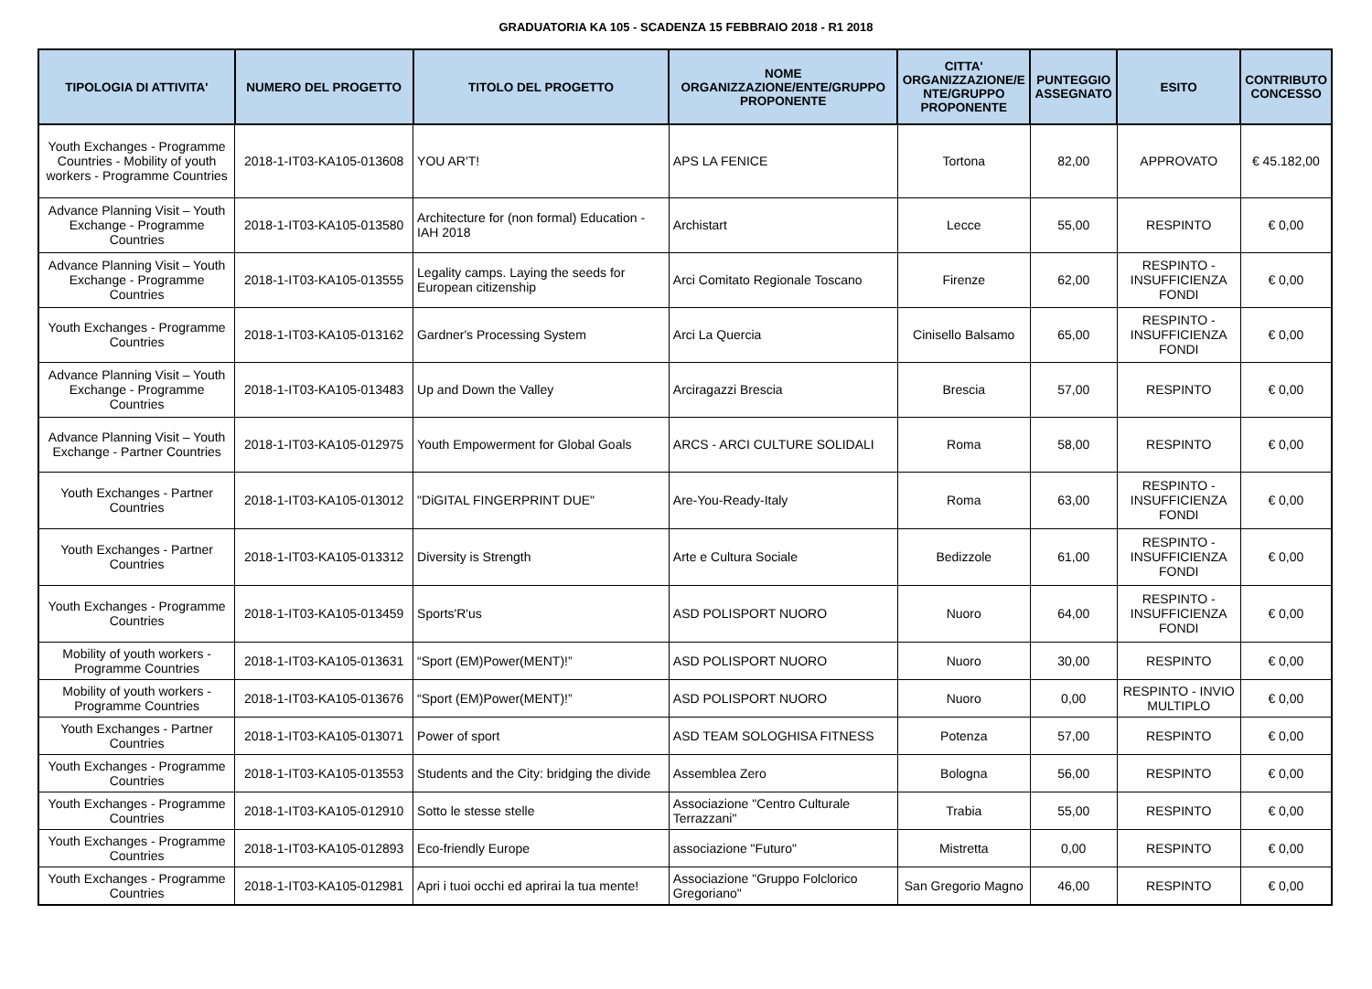GRADUATORIA KA 105 - SCADENZA 15 FEBBRAIO 2018 - R1 2018
| TIPOLOGIA DI ATTIVITA' | NUMERO DEL PROGETTO | TITOLO DEL PROGETTO | NOME ORGANIZZAZIONE/ENTE/GRUPPO PROPONENTE | CITTA' ORGANIZZAZIONE/E NTE/GRUPPO PROPONENTE | PUNTEGGIO ASSEGNATO | ESITO | CONTRIBUTO CONCESSO |
| --- | --- | --- | --- | --- | --- | --- | --- |
| Youth Exchanges - Programme Countries - Mobility of youth workers - Programme Countries | 2018-1-IT03-KA105-013608 | YOU AR'T! | APS LA FENICE | Tortona | 82,00 | APPROVATO | € 45.182,00 |
| Advance Planning Visit – Youth Exchange - Programme Countries | 2018-1-IT03-KA105-013580 | Architecture for (non formal) Education - IAH 2018 | Archistart | Lecce | 55,00 | RESPINTO | € 0,00 |
| Advance Planning Visit – Youth Exchange - Programme Countries | 2018-1-IT03-KA105-013555 | Legality camps. Laying the seeds for European citizenship | Arci Comitato Regionale Toscano | Firenze | 62,00 | RESPINTO - INSUFFICIENZA FONDI | € 0,00 |
| Youth Exchanges - Programme Countries | 2018-1-IT03-KA105-013162 | Gardner's Processing System | Arci La Quercia | Cinisello Balsamo | 65,00 | RESPINTO - INSUFFICIENZA FONDI | € 0,00 |
| Advance Planning Visit – Youth Exchange - Programme Countries | 2018-1-IT03-KA105-013483 | Up and Down the Valley | Arciragazzi Brescia | Brescia | 57,00 | RESPINTO | € 0,00 |
| Advance Planning Visit – Youth Exchange - Partner Countries | 2018-1-IT03-KA105-012975 | Youth Empowerment for Global Goals | ARCS - ARCI CULTURE SOLIDALI | Roma | 58,00 | RESPINTO | € 0,00 |
| Youth Exchanges - Partner Countries | 2018-1-IT03-KA105-013012 | "DiGITAL FINGERPRINT DUE" | Are-You-Ready-Italy | Roma | 63,00 | RESPINTO - INSUFFICIENZA FONDI | € 0,00 |
| Youth Exchanges - Partner Countries | 2018-1-IT03-KA105-013312 | Diversity is Strength | Arte e Cultura Sociale | Bedizzole | 61,00 | RESPINTO - INSUFFICIENZA FONDI | € 0,00 |
| Youth Exchanges - Programme Countries | 2018-1-IT03-KA105-013459 | Sports'R'us | ASD POLISPORT NUORO | Nuoro | 64,00 | RESPINTO - INSUFFICIENZA FONDI | € 0,00 |
| Mobility of youth workers - Programme Countries | 2018-1-IT03-KA105-013631 | “Sport (EM)Power(MENT)!” | ASD POLISPORT NUORO | Nuoro | 30,00 | RESPINTO | € 0,00 |
| Mobility of youth workers - Programme Countries | 2018-1-IT03-KA105-013676 | “Sport (EM)Power(MENT)!” | ASD POLISPORT NUORO | Nuoro | 0,00 | RESPINTO - INVIO MULTIPLO | € 0,00 |
| Youth Exchanges - Partner Countries | 2018-1-IT03-KA105-013071 | Power of sport | ASD TEAM SOLOGHISA FITNESS | Potenza | 57,00 | RESPINTO | € 0,00 |
| Youth Exchanges - Programme Countries | 2018-1-IT03-KA105-013553 | Students and the City: bridging the divide | Assemblea Zero | Bologna | 56,00 | RESPINTO | € 0,00 |
| Youth Exchanges - Programme Countries | 2018-1-IT03-KA105-012910 | Sotto le stesse stelle | Associazione "Centro Culturale Terrazzani" | Trabia | 55,00 | RESPINTO | € 0,00 |
| Youth Exchanges - Programme Countries | 2018-1-IT03-KA105-012893 | Eco-friendly Europe | associazione "Futuro" | Mistretta | 0,00 | RESPINTO | € 0,00 |
| Youth Exchanges - Programme Countries | 2018-1-IT03-KA105-012981 | Apri i tuoi occhi ed aprirai la tua mente! | Associazione "Gruppo Folclorico Gregoriano" | San Gregorio Magno | 46,00 | RESPINTO | € 0,00 |